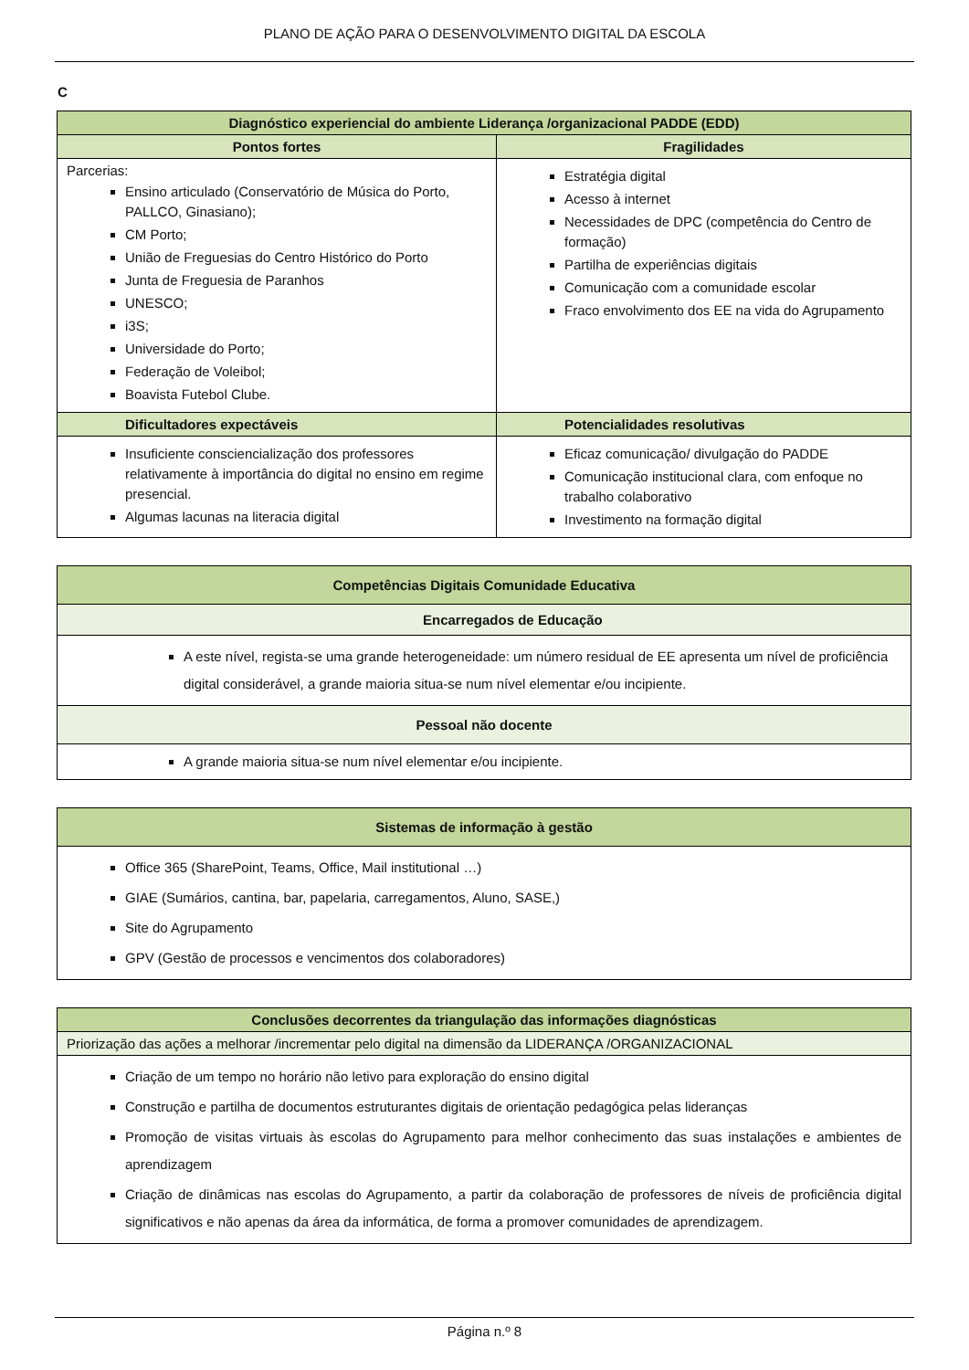PLANO DE AÇÃO PARA O DESENVOLVIMENTO DIGITAL DA ESCOLA
C
| Diagnóstico experiencial do ambiente Liderança /organizacional PADDE (EDD) | |
| --- | --- |
| Pontos fortes | Fragilidades |
| Parcerias: Ensino articulado (Conservatório de Música do Porto, PALLCO, Ginasiano); CM Porto; União de Freguesias do Centro Histórico do Porto Junta de Freguesia de Paranhos UNESCO; i3S; Universidade do Porto; Federação de Voleibol; Boavista Futebol Clube. | Estratégia digital Acesso à internet Necessidades de DPC (competência do Centro de formação) Partilha de experiências digitais Comunicação com a comunidade escolar Fraco envolvimento dos EE na vida do Agrupamento |
| Dificultadores expectáveis | Potencialidades resolutivas |
| Insuficiente consciencialização dos professores relativamente à importância do digital no ensino em regime presencial. Algumas lacunas na literacia digital | Eficaz comunicação/ divulgação do PADDE Comunicação institucional clara, com enfoque no trabalho colaborativo Investimento na formação digital |
| Competências Digitais Comunidade Educativa |
| --- |
| Encarregados de Educação |
| A este nível, regista-se uma grande heterogeneidade: um número residual de EE apresenta um nível de proficiência digital considerável, a grande maioria situa-se num nível elementar e/ou incipiente. |
| Pessoal não docente |
| A grande maioria situa-se num nível elementar e/ou incipiente. |
| Sistemas de informação à gestão |
| --- |
| Office 365 (SharePoint, Teams, Office, Mail institutional …) GIAE (Sumários, cantina, bar, papelaria, carregamentos, Aluno, SASE,) Site do Agrupamento GPV (Gestão de processos e vencimentos dos colaboradores) |
| Conclusões decorrentes da triangulação das informações diagnósticas |
| --- |
| Priorização das ações a melhorar /incrementar pelo digital na dimensão da LIDERANÇA /ORGANIZACIONAL |
| Criação de um tempo no horário não letivo para exploração do ensino digital Construção e partilha de documentos estruturantes digitais de orientação pedagógica pelas lideranças Promoção de visitas virtuais às escolas do Agrupamento para melhor conhecimento das suas instalações e ambientes de aprendizagem Criação de dinâmicas nas escolas do Agrupamento, a partir da colaboração de professores de níveis de proficiência digital significativos e não apenas da área da informática, de forma a promover comunidades de aprendizagem. |
Página n.º 8